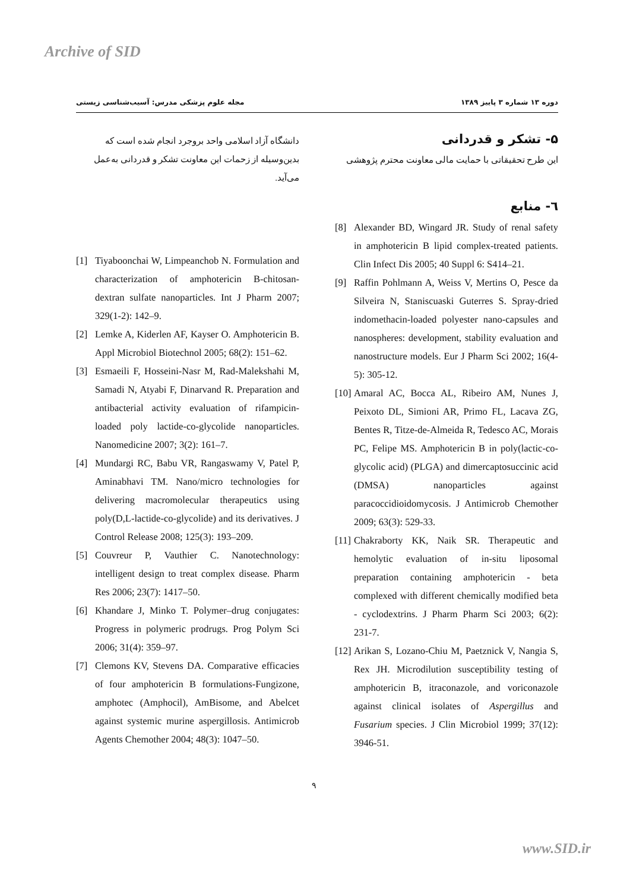Archive of SID
مجله علوم پزشکی مدرس: آسیب‌شناسی زیستی
دوره ۱۳ شماره ۳ پاییز ۱۳۸۹
۵- تشکر و قدردانی
این طرح تحقیقاتی با حمایت مالی معاونت محترم پژوهشی
٦- منابع
[8] Alexander BD, Wingard JR. Study of renal safety in amphotericin B lipid complex-treated patients. Clin Infect Dis 2005; 40 Suppl 6: S414–21.
[9] Raffin Pohlmann A, Weiss V, Mertins O, Pesce da Silveira N, Staniscuaski Guterres S. Spray-dried indomethacin-loaded polyester nano-capsules and nanospheres: development, stability evaluation and nanostructure models. Eur J Pharm Sci 2002; 16(4-5): 305-12.
[10] Amaral AC, Bocca AL, Ribeiro AM, Nunes J, Peixoto DL, Simioni AR, Primo FL, Lacava ZG, Bentes R, Titze-de-Almeida R, Tedesco AC, Morais PC, Felipe MS. Amphotericin B in poly(lactic-co-glycolic acid) (PLGA) and dimercaptosuccinic acid (DMSA) nanoparticles against paracoccidioidomycosis. J Antimicrob Chemother 2009; 63(3): 529-33.
[11] Chakraborty KK, Naik SR. Therapeutic and hemolytic evaluation of in-situ liposomal preparation containing amphotericin - beta complexed with different chemically modified beta - cyclodextrins. J Pharm Pharm Sci 2003; 6(2): 231-7.
[12] Arikan S, Lozano-Chiu M, Paetznick V, Nangia S, Rex JH. Microdilution susceptibility testing of amphotericin B, itraconazole, and voriconazole against clinical isolates of Aspergillus and Fusarium species. J Clin Microbiol 1999; 37(12): 3946-51.
دانشگاه آزاد اسلامی واحد بروجرد انجام شده است که بدین‌وسیله از زحمات این معاونت تشکر و قدردانی به‌عمل می‌آید.
[1] Tiyaboonchai W, Limpeanchob N. Formulation and characterization of amphotericin B-chitosan-dextran sulfate nanoparticles. Int J Pharm 2007; 329(1-2): 142–9.
[2] Lemke A, Kiderlen AF, Kayser O. Amphotericin B. Appl Microbiol Biotechnol 2005; 68(2): 151–62.
[3] Esmaeili F, Hosseini-Nasr M, Rad-Malekshahi M, Samadi N, Atyabi F, Dinarvand R. Preparation and antibacterial activity evaluation of rifampicin-loaded poly lactide-co-glycolide nanoparticles. Nanomedicine 2007; 3(2): 161–7.
[4] Mundargi RC, Babu VR, Rangaswamy V, Patel P, Aminabhavi TM. Nano/micro technologies for delivering macromolecular therapeutics using poly(D,L-lactide-co-glycolide) and its derivatives. J Control Release 2008; 125(3): 193–209.
[5] Couvreur P, Vauthier C. Nanotechnology: intelligent design to treat complex disease. Pharm Res 2006; 23(7): 1417–50.
[6] Khandare J, Minko T. Polymer–drug conjugates: Progress in polymeric prodrugs. Prog Polym Sci 2006; 31(4): 359–97.
[7] Clemons KV, Stevens DA. Comparative efficacies of four amphotericin B formulations-Fungizone, amphotec (Amphocil), AmBisome, and Abelcet against systemic murine aspergillosis. Antimicrob Agents Chemother 2004; 48(3): 1047–50.
۹
www.SID.ir